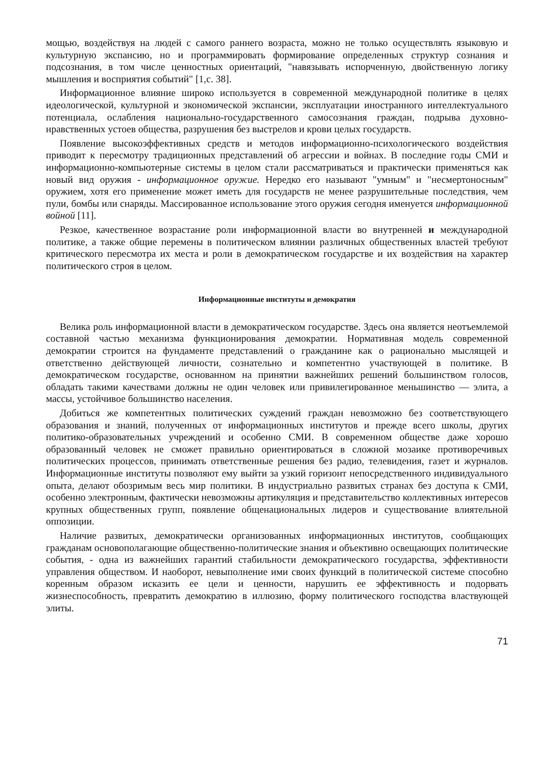мощью, воздействуя на людей с самого раннего возраста, можно не только осуществлять языковую и культурную экспансию, но и программировать формирование определенных структур сознания и подсознания, в том числе ценностных ориентаций, "навязывать испорченную, двойственную логику мышления и восприятия событий" [1,с. 38].
Информационное влияние широко используется в современной международной политике в целях идеологической, культурной и экономической экспансии, эксплуатации иностранного интеллектуального потенциала, ослабления национально-государственного самосознания граждан, подрыва духовно-нравственных устоев общества, разрушения без выстрелов и крови целых государств.
Появление высокоэффективных средств и методов информационно-психологического воздействия приводит к пересмотру традиционных представлений об агрессии и войнах. В последние годы СМИ и информационно-компьютерные системы в целом стали рассматриваться и практически применяться как новый вид оружия - информационное оружие. Нередко его называют "умным" и "несмертоносным" оружием, хотя его применение может иметь для государств не менее разрушительные последствия, чем пули, бомбы или снаряды. Массированное использование этого оружия сегодня именуется информационной войной [11].
Резкое, качественное возрастание роли информационной власти во внутренней и международной политике, а также общие перемены в политическом влиянии различных общественных властей требуют критического пересмотра их места и роли в демократическом государстве и их воздействия на характер политического строя в целом.
Информационные институты и демократия
Велика роль информационной власти в демократическом государстве. Здесь она является неотъемлемой составной частью механизма функционирования демократии. Нормативная модель современной демократии строится на фундаменте представлений о гражданине как о рационально мыслящей и ответственно действующей личности, сознательно и компетентно участвующей в политике. В демократическом государстве, основанном на принятии важнейших решений большинством голосов, обладать такими качествами должны не один человек или привилегированное меньшинство — элита, а массы, устойчивое большинство населения.
Добиться же компетентных политических суждений граждан невозможно без соответствующего образования и знаний, полученных от информационных институтов и прежде всего школы, других политико-образовательных учреждений и особенно СМИ. В современном обществе даже хорошо образованный человек не сможет правильно ориентироваться в сложной мозаике противоречивых политических процессов, принимать ответственные решения без радио, телевидения, газет и журналов. Информационные институты позволяют ему выйти за узкий горизонт непосредственного индивидуального опыта, делают обозримым весь мир политики. В индустриально развитых странах без доступа к СМИ, особенно электронным, фактически невозможны артикуляция и представительство коллективных интересов крупных общественных групп, появление общенациональных лидеров и существование влиятельной оппозиции.
Наличие развитых, демократически организованных информационных институтов, сообщающих гражданам основополагающие общественно-политические знания и объективно освещающих политические события, - одна из важнейших гарантий стабильности демократического государства, эффективности управления обществом. И наоборот, невыполнение ими своих функций в политической системе способно коренным образом исказить ее цели и ценности, нарушить ее эффективность и подорвать жизнеспособность, превратить демократию в иллюзию, форму политического господства властвующей элиты.
71